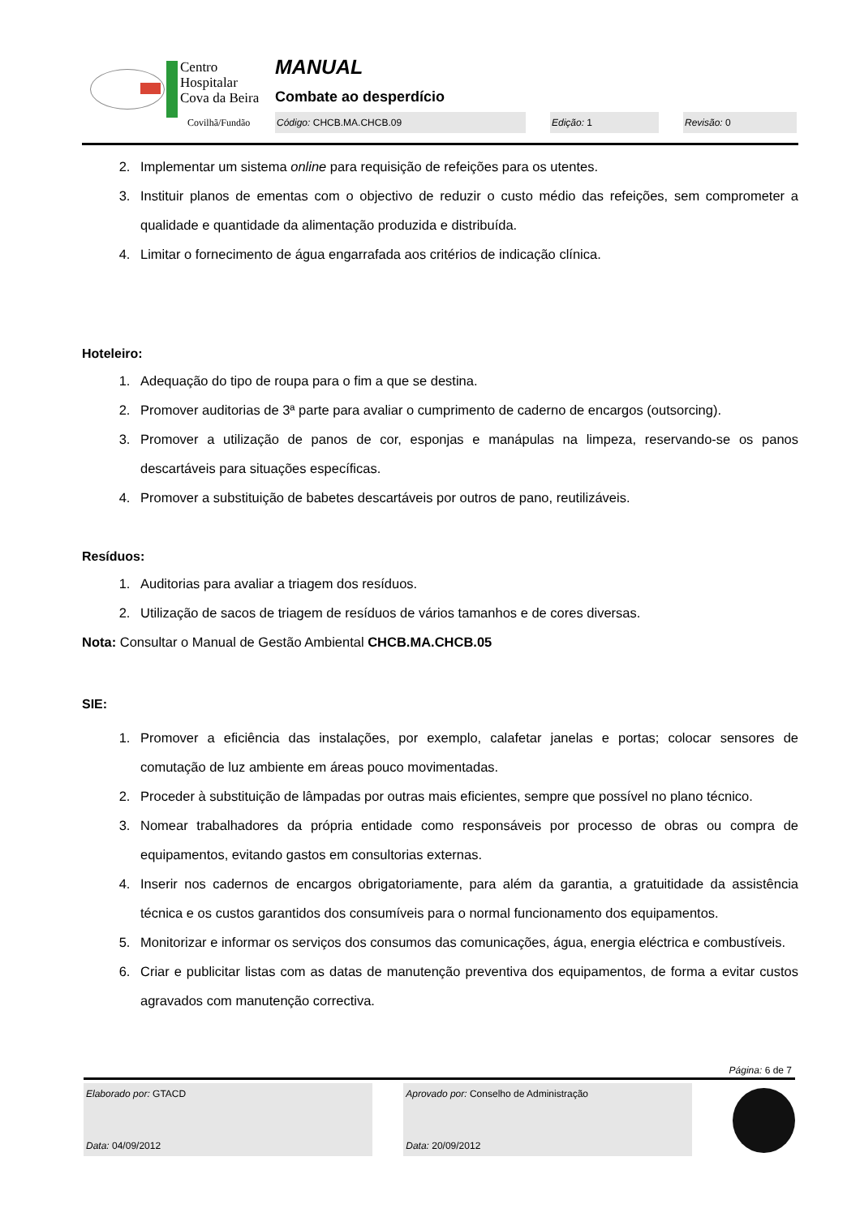Centro
Hospitalar
Cova da Beira
Covilhã/Fundão
MANUAL
Combate ao desperdício
Código: CHCB.MA.CHCB.09 Edição: 1 Revisão: 0
2. Implementar um sistema online para requisição de refeições para os utentes.
3. Instituir planos de ementas com o objectivo de reduzir o custo médio das refeições, sem comprometer a qualidade e quantidade da alimentação produzida e distribuída.
4. Limitar o fornecimento de água engarrafada aos critérios de indicação clínica.
Hoteleiro:
1. Adequação do tipo de roupa para o fim a que se destina.
2. Promover auditorias de 3ª parte para avaliar o cumprimento de caderno de encargos (outsorcing).
3. Promover a utilização de panos de cor, esponjas e manápulas na limpeza, reservando-se os panos descartáveis para situações específicas.
4. Promover a substituição de babetes descartáveis por outros de pano, reutilizáveis.
Resíduos:
1. Auditorias para avaliar a triagem dos resíduos.
2. Utilização de sacos de triagem de resíduos de vários tamanhos e de cores diversas.
Nota: Consultar o Manual de Gestão Ambiental CHCB.MA.CHCB.05
SIE:
1. Promover a eficiência das instalações, por exemplo, calafetar janelas e portas; colocar sensores de comutação de luz ambiente em áreas pouco movimentadas.
2. Proceder à substituição de lâmpadas por outras mais eficientes, sempre que possível no plano técnico.
3. Nomear trabalhadores da própria entidade como responsáveis por processo de obras ou compra de equipamentos, evitando gastos em consultorias externas.
4. Inserir nos cadernos de encargos obrigatoriamente, para além da garantia, a gratuitidade da assistência técnica e os custos garantidos dos consumíveis para o normal funcionamento dos equipamentos.
5. Monitorizar e informar os serviços dos consumos das comunicações, água, energia eléctrica e combustíveis.
6. Criar e publicitar listas com as datas de manutenção preventiva dos equipamentos, de forma a evitar custos agravados com manutenção correctiva.
Página: 6 de 7
Elaborado por: GTACD
Data: 04/09/2012
Aprovado por: Conselho de Administração
Data: 20/09/2012